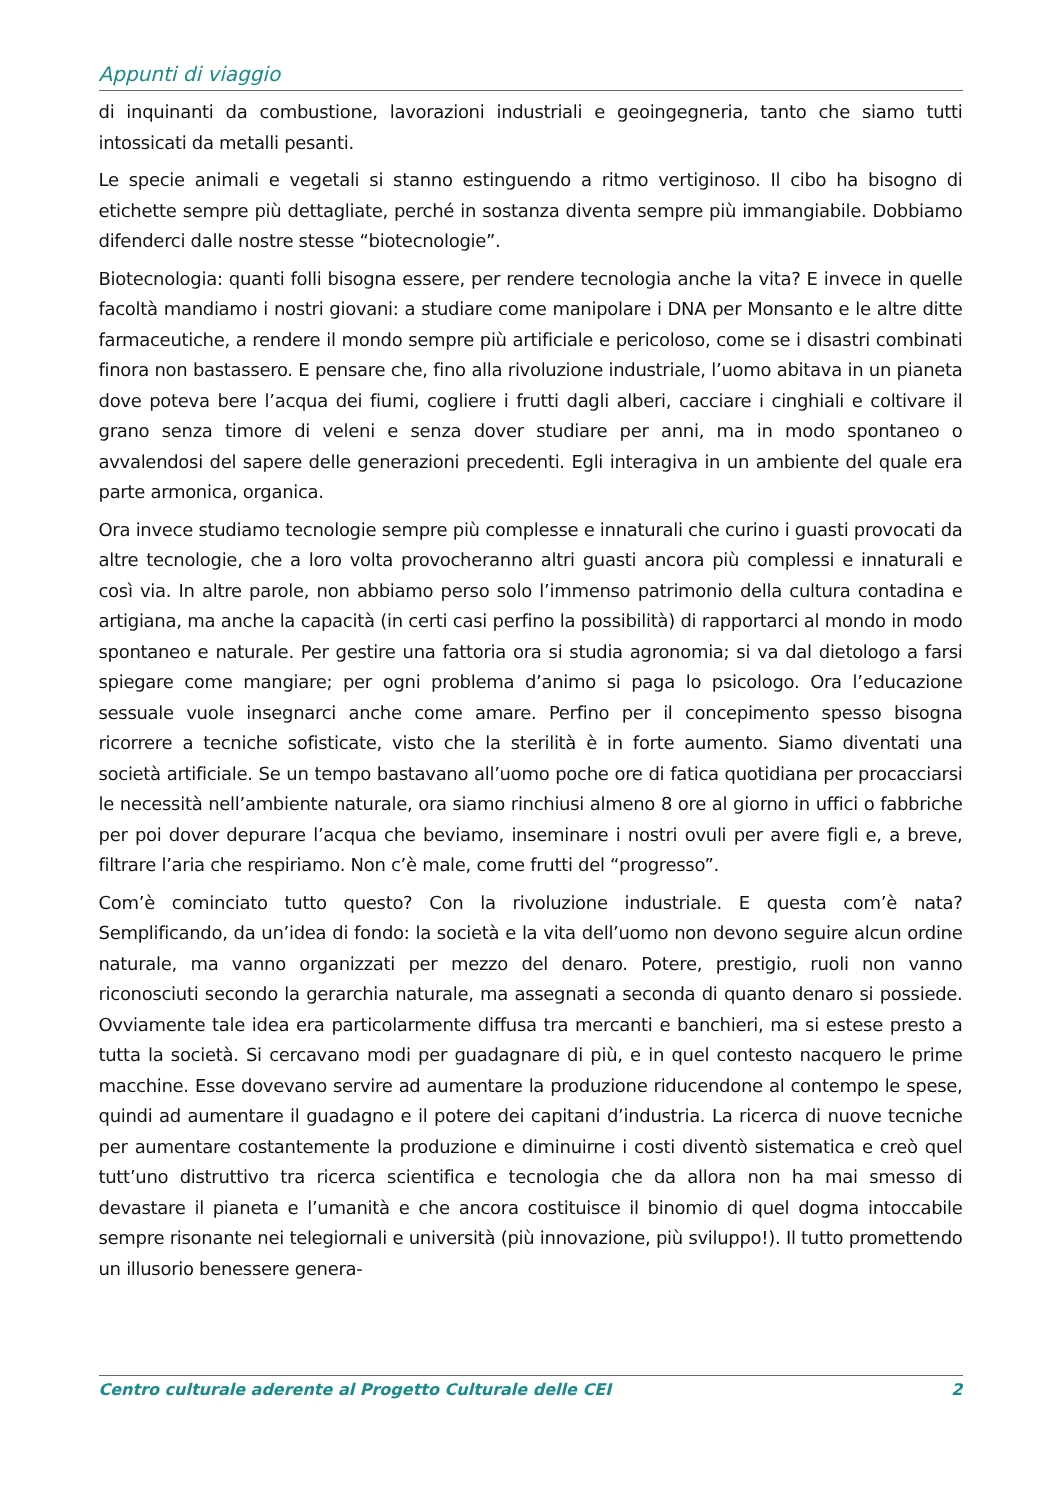Appunti di viaggio
di inquinanti da combustione, lavorazioni industriali e geoingegneria, tanto che siamo tutti intossicati da metalli pesanti.
Le specie animali e vegetali si stanno estinguendo a ritmo vertiginoso. Il cibo ha bisogno di etichette sempre più dettagliate, perché in sostanza diventa sempre più immangiabile. Dobbiamo difenderci dalle nostre stesse “biotecnologie”.
Biotecnologia: quanti folli bisogna essere, per rendere tecnologia anche la vita? E invece in quelle facoltà mandiamo i nostri giovani: a studiare come manipolare i DNA per Monsanto e le altre ditte farmaceutiche, a rendere il mondo sempre più artificiale e pericoloso, come se i disastri combinati finora non bastassero. E pensare che, fino alla rivoluzione industriale, l’uomo abitava in un pianeta dove poteva bere l’acqua dei fiumi, cogliere i frutti dagli alberi, cacciare i cinghiali e coltivare il grano senza timore di veleni e senza dover studiare per anni, ma in modo spontaneo o avvalendosi del sapere delle generazioni precedenti. Egli interagiva in un ambiente del quale era parte armonica, organica.
Ora invece studiamo tecnologie sempre più complesse e innaturali che curino i guasti provocati da altre tecnologie, che a loro volta provocheranno altri guasti ancora più complessi e innaturali e così via. In altre parole, non abbiamo perso solo l’immenso patrimonio della cultura contadina e artigiana, ma anche la capacità (in certi casi perfino la possibilità) di rapportarci al mondo in modo spontaneo e naturale. Per gestire una fattoria ora si studia agronomia; si va dal dietologo a farsi spiegare come mangiare; per ogni problema d’animo si paga lo psicologo. Ora l’educazione sessuale vuole insegnarci anche come amare. Perfino per il concepimento spesso bisogna ricorrere a tecniche sofisticate, visto che la sterilità è in forte aumento. Siamo diventati una società artificiale. Se un tempo bastavano all’uomo poche ore di fatica quotidiana per procacciarsi le necessità nell’ambiente naturale, ora siamo rinchiusi almeno 8 ore al giorno in uffici o fabbriche per poi dover depurare l’acqua che beviamo, inseminare i nostri ovuli per avere figli e, a breve, filtrare l’aria che respiriamo. Non c’è male, come frutti del “progresso”.
Com’è cominciato tutto questo? Con la rivoluzione industriale. E questa com’è nata? Semplificando, da un’idea di fondo: la società e la vita dell’uomo non devono seguire alcun ordine naturale, ma vanno organizzati per mezzo del denaro. Potere, prestigio, ruoli non vanno riconosciuti secondo la gerarchia naturale, ma assegnati a seconda di quanto denaro si possiede. Ovviamente tale idea era particolarmente diffusa tra mercanti e banchieri, ma si estese presto a tutta la società. Si cercavano modi per guadagnare di più, e in quel contesto nacquero le prime macchine. Esse dovevano servire ad aumentare la produzione riducendone al contempo le spese, quindi ad aumentare il guadagno e il potere dei capitani d’industria. La ricerca di nuove tecniche per aumentare costantemente la produzione e diminuirne i costi diventò sistematica e creò quel tutt’uno distruttivo tra ricerca scientifica e tecnologia che da allora non ha mai smesso di devastare il pianeta e l’umanità e che ancora costituisce il binomio di quel dogma intoccabile sempre risonante nei telegiornali e università (più innovazione, più sviluppo!). Il tutto promettendo un illusorio benessere genera-
Centro culturale aderente al Progetto Culturale delle CEI 2